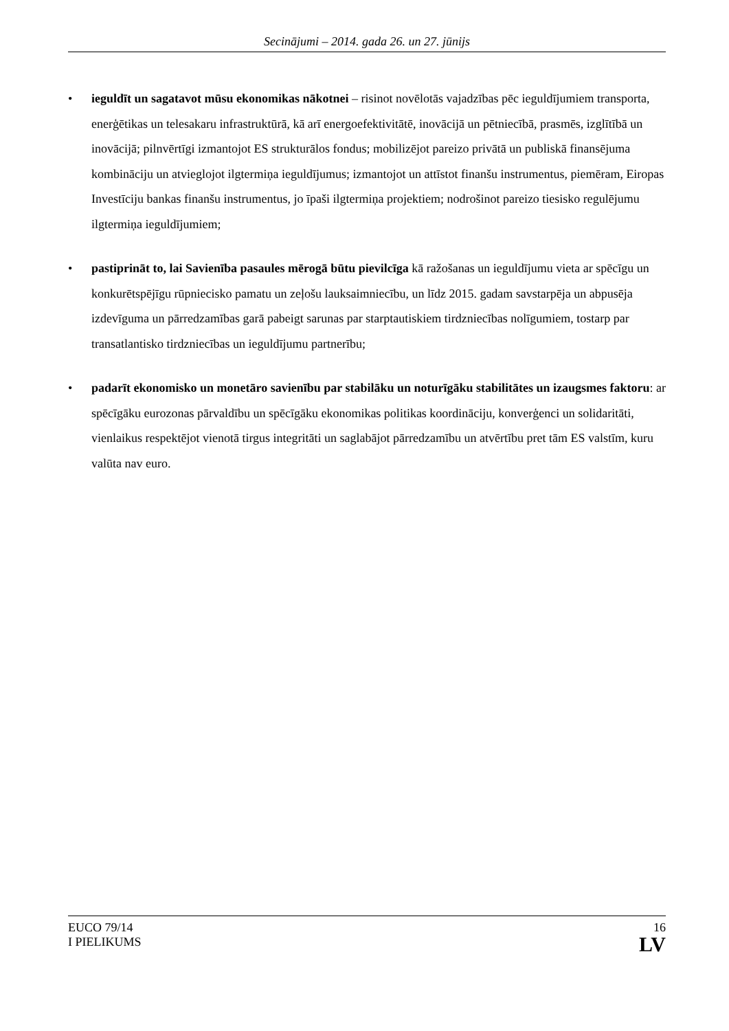Secinājumi – 2014. gada 26. un 27. jūnijs
• ieguldīt un sagatavot mūsu ekonomikas nākotnei – risinot novēlotās vajadzības pēc ieguldījumiem transporta, enerģētikas un telesakaru infrastruktūrā, kā arī energoefektivitātē, inovācijā un pētniecībā, prasmēs, izglītībā un inovācijā; pilnvērtīgi izmantojot ES strukturālos fondus; mobilizējot pareizo privātā un publiskā finansējuma kombināciju un atvieglojot ilgtermiņa ieguldījumus; izmantojot un attīstot finanšu instrumentus, piemēram, Eiropas Investīciju bankas finanšu instrumentus, jo īpaši ilgtermiņa projektiem; nodrošinot pareizo tiesisko regulējumu ilgtermiņa ieguldījumiem;
• pastiprināt to, lai Savienība pasaules mērogā būtu pievilcīga kā ražošanas un ieguldījumu vieta ar spēcīgu un konkurētspējīgu rūpniecisko pamatu un zeļošu lauksaimniecību, un līdz 2015. gadam savstarpēja un abpusēja izdevīguma un pārredzamības garā pabeigt sarunas par starptautiskiem tirdzniecības nolīgumiem, tostarp par transatlantisko tirdzniecības un ieguldījumu partnerību;
• padarīt ekonomisko un monetāro savienību par stabilāku un noturīgāku stabilitātes un izaugsmes faktoru: ar spēcīgāku eurozonas pārvaldību un spēcīgāku ekonomikas politikas koordināciju, konverģenci un solidaritāti, vienlaikus respektējot vienotā tirgus integritāti un saglabājot pārredzamību un atvērtību pret tām ES valstīm, kuru valūta nav euro.
EUCO 79/14
I PIELIKUMS
16
LV